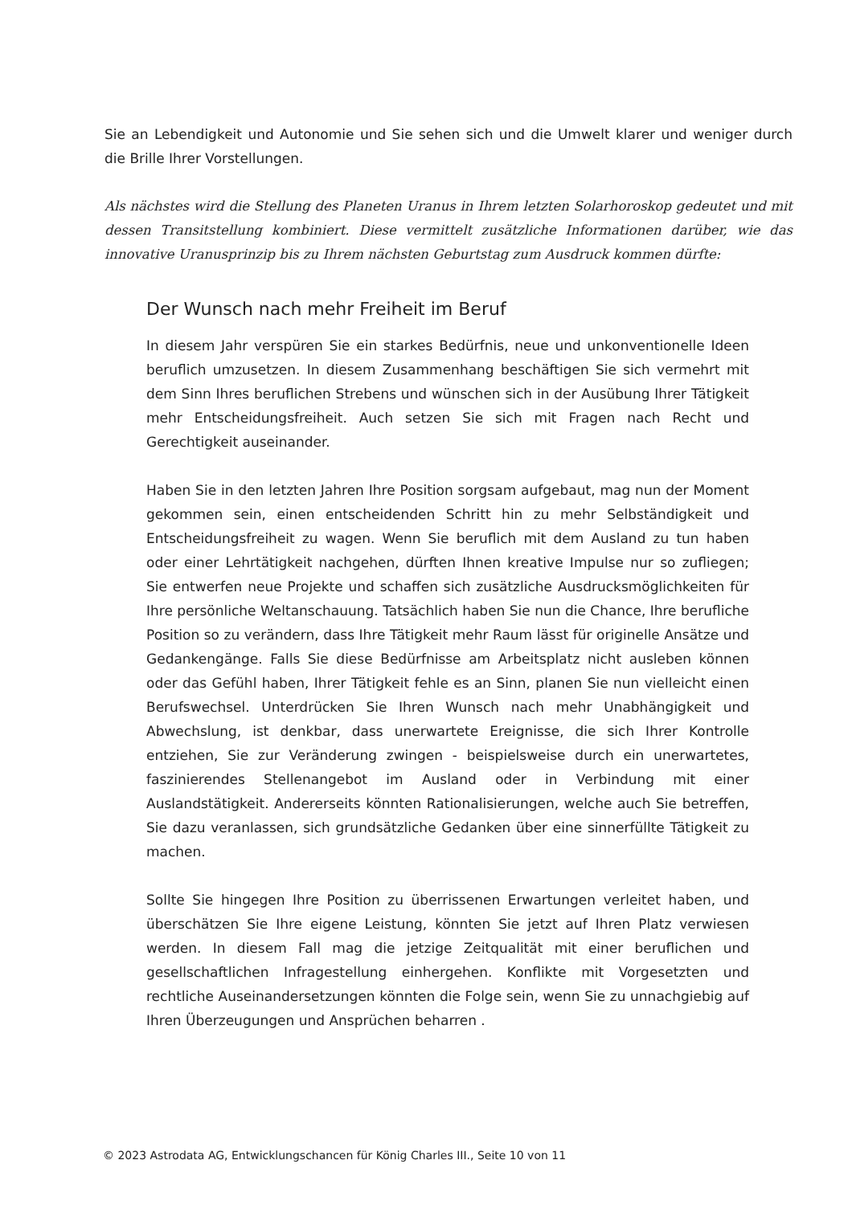Sie an Lebendigkeit und Autonomie und Sie sehen sich und die Umwelt klarer und weniger durch die Brille Ihrer Vorstellungen.
Als nächstes wird die Stellung des Planeten Uranus in Ihrem letzten Solarhoroskop gedeutet und mit dessen Transitstellung kombiniert. Diese vermittelt zusätzliche Informationen darüber, wie das innovative Uranusprinzip bis zu Ihrem nächsten Geburtstag zum Ausdruck kommen dürfte:
Der Wunsch nach mehr Freiheit im Beruf
In diesem Jahr verspüren Sie ein starkes Bedürfnis, neue und unkonventionelle Ideen beruflich umzusetzen. In diesem Zusammenhang beschäftigen Sie sich vermehrt mit dem Sinn Ihres beruflichen Strebens und wünschen sich in der Ausübung Ihrer Tätigkeit mehr Entscheidungsfreiheit. Auch setzen Sie sich mit Fragen nach Recht und Gerechtigkeit auseinander.
Haben Sie in den letzten Jahren Ihre Position sorgsam aufgebaut, mag nun der Moment gekommen sein, einen entscheidenden Schritt hin zu mehr Selbständigkeit und Entscheidungsfreiheit zu wagen. Wenn Sie beruflich mit dem Ausland zu tun haben oder einer Lehrtätigkeit nachgehen, dürften Ihnen kreative Impulse nur so zufliegen; Sie entwerfen neue Projekte und schaffen sich zusätzliche Ausdrucksmöglichkeiten für Ihre persönliche Weltanschauung. Tatsächlich haben Sie nun die Chance, Ihre berufliche Position so zu verändern, dass Ihre Tätigkeit mehr Raum lässt für originelle Ansätze und Gedankengänge. Falls Sie diese Bedürfnisse am Arbeitsplatz nicht ausleben können oder das Gefühl haben, Ihrer Tätigkeit fehle es an Sinn, planen Sie nun vielleicht einen Berufswechsel. Unterdrücken Sie Ihren Wunsch nach mehr Unabhängigkeit und Abwechslung, ist denkbar, dass unerwartete Ereignisse, die sich Ihrer Kontrolle entziehen, Sie zur Veränderung zwingen - beispielsweise durch ein unerwartetes, faszinierendes Stellenangebot im Ausland oder in Verbindung mit einer Auslandstätigkeit. Andererseits könnten Rationalisierungen, welche auch Sie betreffen, Sie dazu veranlassen, sich grundsätzliche Gedanken über eine sinnerfüllte Tätigkeit zu machen.
Sollte Sie hingegen Ihre Position zu überrissenen Erwartungen verleitet haben, und überschätzen Sie Ihre eigene Leistung, könnten Sie jetzt auf Ihren Platz verwiesen werden. In diesem Fall mag die jetzige Zeitqualität mit einer beruflichen und gesellschaftlichen Infragestellung einhergehen. Konflikte mit Vorgesetzten und rechtliche Auseinandersetzungen könnten die Folge sein, wenn Sie zu unnachgiebig auf Ihren Überzeugungen und Ansprüchen beharren .
© 2023 Astrodata AG, Entwicklungschancen für König Charles III., Seite 10 von 11